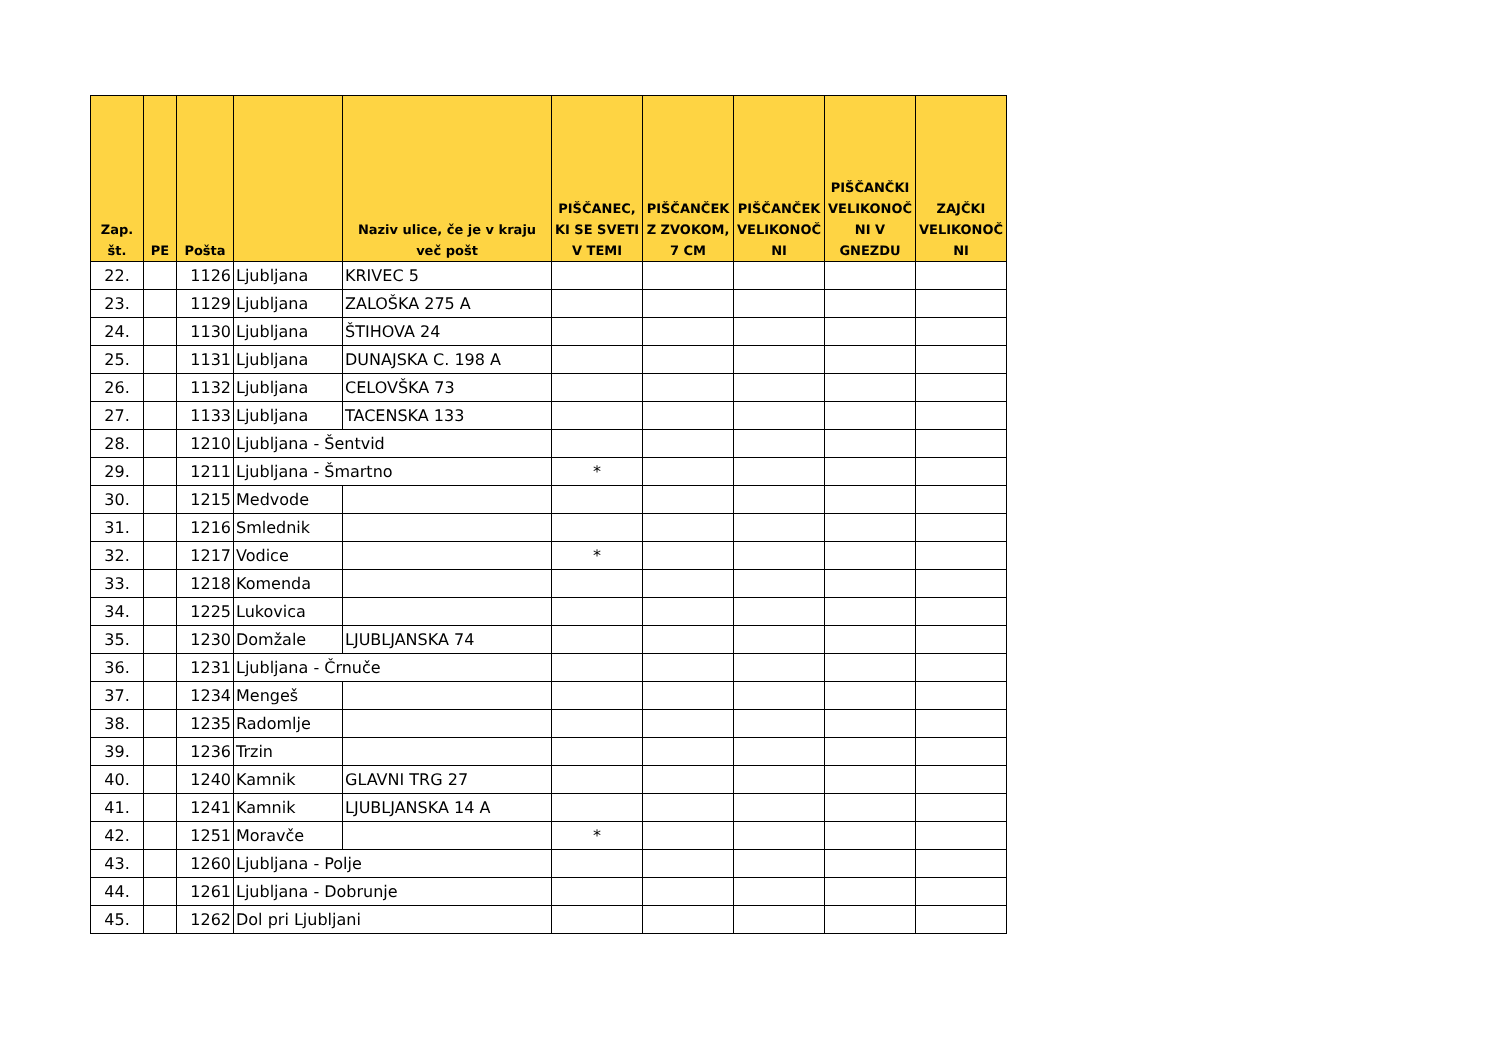| Zap. št. | PE | Pošta | | Naziv ulice, če je v kraju več pošt | PIŠČANEC, KI SE SVETI V TEMI | PIŠČANČEK Z ZVOKOM, 7 CM | PIŠČANČEK VELIKONOČ NI | PIŠČANČKI VELIKONOČ NI V GNEZDU | ZAJČKI VELIKONOČ NI |
| --- | --- | --- | --- | --- | --- | --- | --- | --- | --- |
| 22. | | 1126 | Ljubljana | KRIVEC 5 | | | | | |
| 23. | | 1129 | Ljubljana | ZALOŠKA 275 A | | | | | |
| 24. | | 1130 | Ljubljana | ŠTIHOVA 24 | | | | | |
| 25. | | 1131 | Ljubljana | DUNAJSKA C. 198 A | | | | | |
| 26. | | 1132 | Ljubljana | CELOVŠKA 73 | | | | | |
| 27. | | 1133 | Ljubljana | TACENSKA 133 | | | | | |
| 28. | | 1210 | Ljubljana - Šentvid | | | | | | |
| 29. | | 1211 | Ljubljana - Šmartno | | * | | | | |
| 30. | | 1215 | Medvode | | | | | | |
| 31. | | 1216 | Smlednik | | | | | | |
| 32. | | 1217 | Vodice | | * | | | | |
| 33. | | 1218 | Komenda | | | | | | |
| 34. | | 1225 | Lukovica | | | | | | |
| 35. | | 1230 | Domžale | LJUBLJANSKA 74 | | | | | |
| 36. | | 1231 | Ljubljana - Črnuče | | | | | | |
| 37. | | 1234 | Mengeš | | | | | | |
| 38. | | 1235 | Radomlje | | | | | | |
| 39. | | 1236 | Trzin | | | | | | |
| 40. | | 1240 | Kamnik | GLAVNI TRG 27 | | | | | |
| 41. | | 1241 | Kamnik | LJUBLJANSKA 14 A | | | | | |
| 42. | | 1251 | Moravče | | * | | | | |
| 43. | | 1260 | Ljubljana - Polje | | | | | | |
| 44. | | 1261 | Ljubljana - Dobrunje | | | | | | |
| 45. | | 1262 | Dol pri Ljubljani | | | | | | |